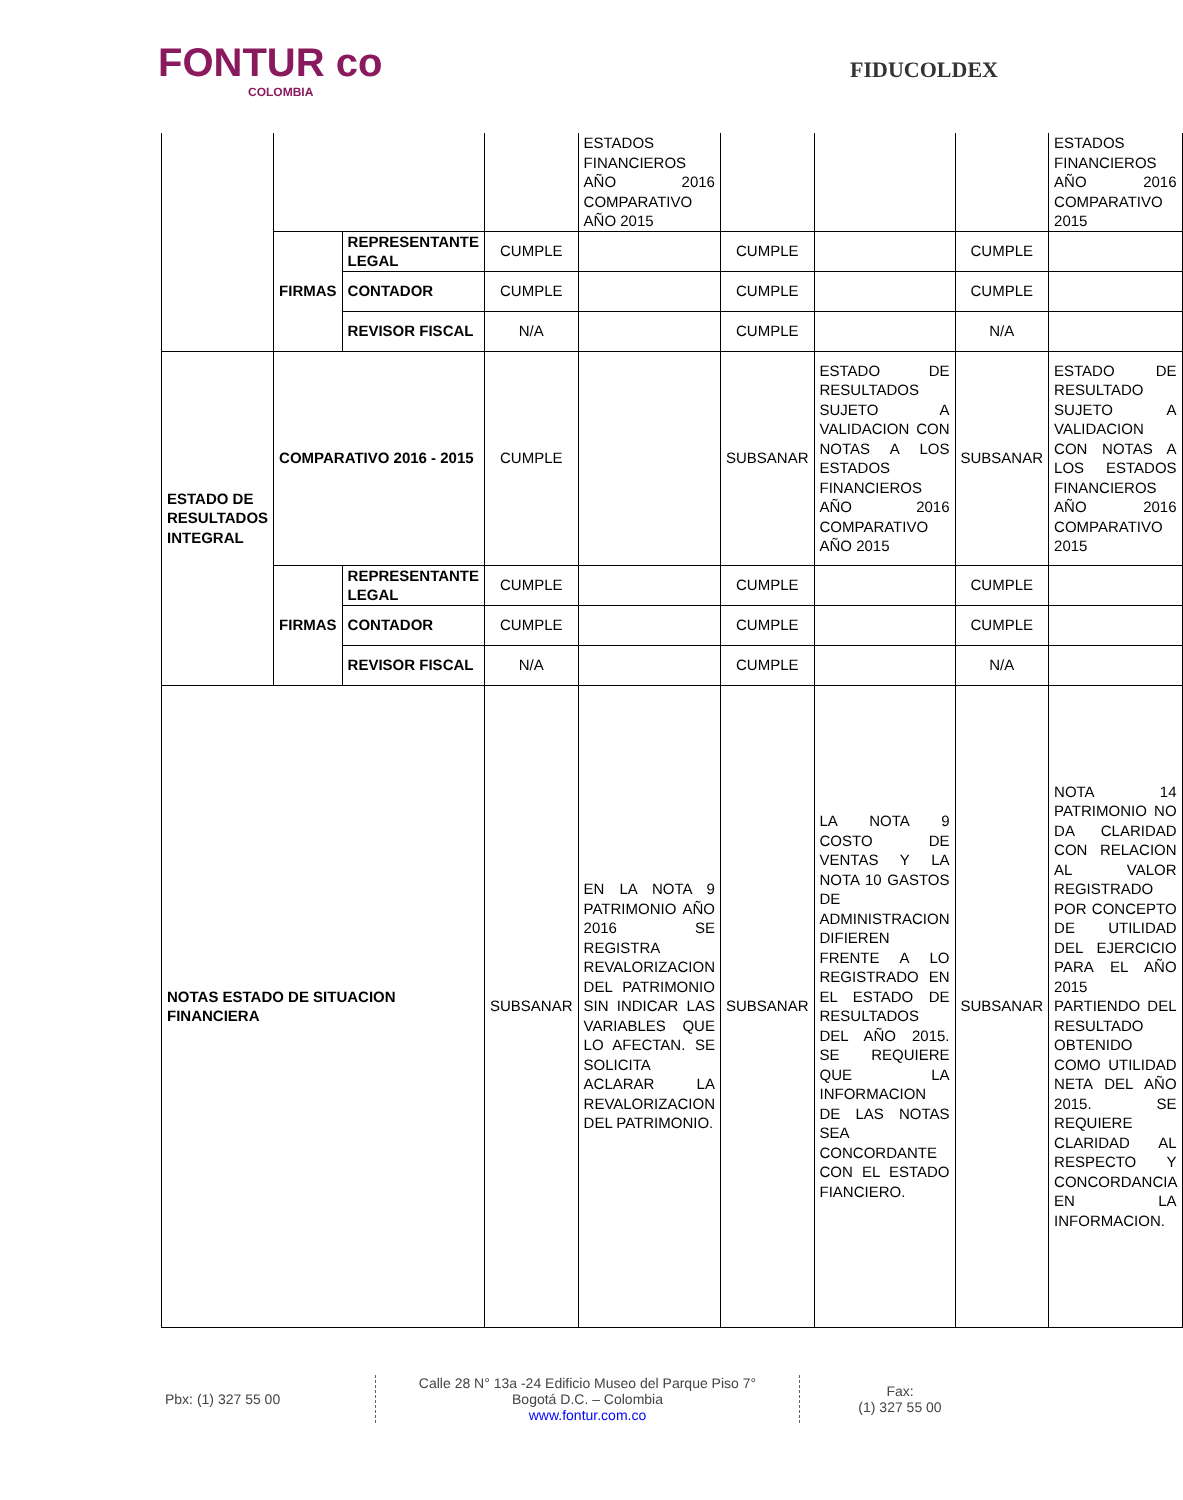FONTUR co
COLOMBIA
FIDUCOLDEX
| | | | | ESTADOS FINANCIEROS AÑO 2016 COMPARATIVO AÑO 2015 | | | | ESTADOS FINANCIEROS AÑO 2016 COMPARATIVO 2015 |
| | FIRMAS | REPRESENTANTE LEGAL | CUMPLE | | CUMPLE | | CUMPLE | |
| | | CONTADOR | CUMPLE | | CUMPLE | | CUMPLE | |
| | | REVISOR FISCAL | N/A | | CUMPLE | | N/A | |
| ESTADO DE RESULTADOS INTEGRAL | COMPARATIVO 2016 - 2015 | | CUMPLE | | SUBSANAR | ESTADO DE RESULTADOS SUJETO A VALIDACION CON NOTAS A LOS ESTADOS FINANCIEROS AÑO 2016 COMPARATIVO AÑO 2015 | SUBSANAR | ESTADO DE RESULTADO SUJETO A VALIDACION CON NOTAS A LOS ESTADOS FINANCIEROS AÑO 2016 COMPARATIVO 2015 |
| | FIRMAS | REPRESENTANTE LEGAL | CUMPLE | | CUMPLE | | CUMPLE | |
| | | CONTADOR | CUMPLE | | CUMPLE | | CUMPLE | |
| | | REVISOR FISCAL | N/A | | CUMPLE | | N/A | |
| NOTAS ESTADO DE SITUACION FINANCIERA | | | SUBSANAR | EN LA NOTA 9 PATRIMONIO AÑO 2016 SE REGISTRA REVALORIZACION DEL PATRIMONIO SIN INDICAR LAS VARIABLES QUE LO AFECTAN. SE SOLICITA ACLARAR LA REVALORIZACION DEL PATRIMONIO. | SUBSANAR | LA NOTA 9 COSTO DE VENTAS Y LA NOTA 10 GASTOS DE ADMINISTRACION DIFIEREN FRENTE A LO REGISTRADO EN EL ESTADO DE RESULTADOS DEL AÑO 2015. SE REQUIERE QUE LA INFORMACION DE LAS NOTAS SEA CONCORDANTE CON EL ESTADO FIANCIERO. | SUBSANAR | NOTA 14 PATRIMONIO NO DA CLARIDAD CON RELACION AL VALOR REGISTRADO POR CONCEPTO DE UTILIDAD DEL EJERCICIO PARA EL AÑO 2015 PARTIENDO DEL RESULTADO OBTENIDO COMO UTILIDAD NETA DEL AÑO 2015. SE REQUIERE CLARIDAD AL RESPECTO Y CONCORDANCIA EN LA INFORMACION. |
Pbx: (1) 327 55 00
Calle 28 N° 13a -24 Edificio Museo del Parque Piso 7°
Bogotá D.C. – Colombia
www.fontur.com.co
Fax:
(1) 327 55 00